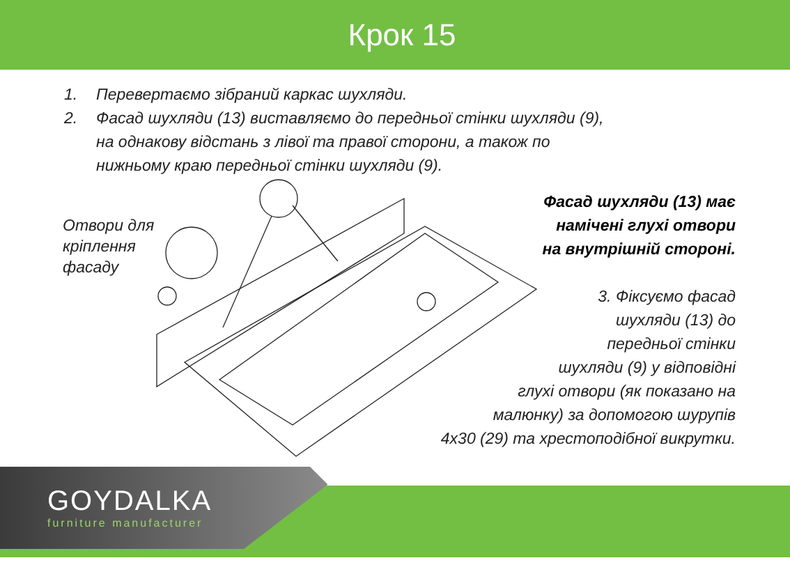Крок 15
1. Перевертаємо зібраний каркас шухляди.
2. Фасад шухляди (13) виставляємо до передньої стінки шухляди (9),
на однакову відстань з лівої та правої сторони, а також по
нижньому краю передньої стінки шухляди (9).
Отвори для
кріплення
фасаду
Фасад шухляди (13) має
намічені глухі отвори
на внутрішній стороні.
3. Фіксуємо фасад
шухляди (13) до
передньої стінки
шухляди (9) у відповідні
глухі отвори (як показано на
малюнку) за допомогою шурупів
4x30 (29) та хрестоподібної викрутки.
GOYDALKA
furniture manufacturer